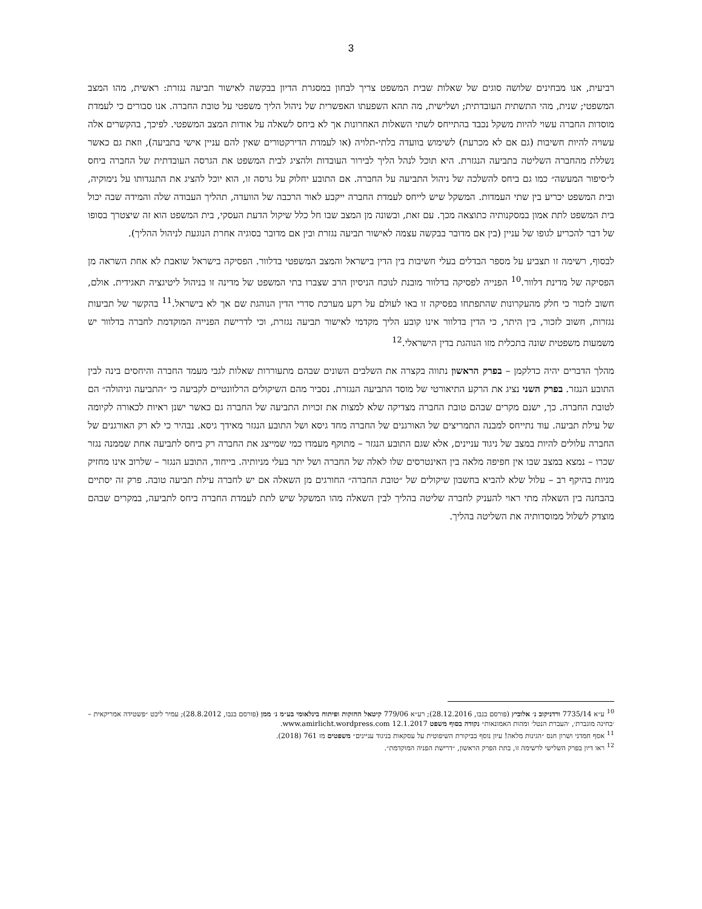3
רביעית, אנו מבחינים שלושה סוגים של שאלות שבית המשפט צריך לבחון במסגרת הדיון בבקשה לאישור תביעה נגזרת: ראשית, מהו המצב המשפטי; שנית, מהי התשתית העובדתית; ושלישית, מה תהא השפעתו האפשרית של ניהול הליך משפטי על טובת החברה. אנו סבורים כי לעמדת מוסדות החברה עשוי להיות משקל נכבד בהתייחס לשתי השאלות האחרונות אך לא ביחס לשאלה על אודות המצב המשפטי. לפיכך, בהקשרים אלה עשויה להיות חשיבות (גם אם לא מכרעת) לשימוש בוועדה בלתי-תלויה (או לעמדת הדירקטורים שאין להם עניין אישי בתביעה), וזאת גם כאשר נשללת מהחברה השליטה בתביעה הנגזרת. היא תוכל לנהל הליך לבירור העובדות ולהציג לבית המשפט את הגרסה העובדתית של החברה ביחס ל״סיפור המעשה״ כמו גם ביחס להשלכה של ניהול התביעה על החברה. אם התובע יחלוק על גרסה זו, הוא יוכל להציג את התנגדותו על נימוקיה, ובית המשפט יכריע בין שתי העמדות. המשקל שיש לייחס לעמדת החברה ייקבע לאור הרכבה של הוועדה, תהליך העבודה שלה והמידה שבה יכול בית המשפט לתת אמון במסקנותיה כתוצאה מכך. עם זאת, ובשונה מן המצב שבו חל כלל שיקול הדעת העסקי, בית המשפט הוא זה שיצטרך בסופו של דבר להכריע לגופו של עניין (בין אם מדובר בבקשה עצמה לאישור תביעה נגזרת ובין אם מדובר בסוגיה אחרת הנוגעת לניהול ההליך).
לבסוף, רשימה זו תצביע על מספר הבדלים בעלי חשיבות בין הדין בישראל והמצב המשפטי בדלוור. הפסיקה בישראל שואבת לא אחת השראה מן הפסיקה של מדינת דלוור.<sup>10</sup> הפנייה לפסיקה בדלוור מובנת לנוכח הניסיון הרב שצברו בתי המשפט של מדינה זו בניהול ליטיגציה תאגידית. אולם, חשוב לזכור כי חלק מהעקרונות שהתפתחו בפסיקה זו באו לעולם על רקע מערכת סדרי הדין הנוהגת שם אך לא בישראל.<sup>11</sup> בהקשר של תביעות נגזרות, חשוב לזכור, בין היתר, כי הדין בדלוור אינו קובע הליך מקדמי לאישור תביעה נגזרת, וכי לדרישת הפנייה המוקדמת לחברה בדלוור יש משמעות משפטית שונה בתכלית מזו הנוהגת בדין הישראלי.<sup>12</sup>
מהלך הדברים יהיה כדלקמן – בפרק הראשון נתווה בקצרה את השלבים השונים שבהם מתעוררות שאלות לגבי מעמד החברה והיחסים בינה לבין התובע הנגזר. בפרק השני נציג את הרקע התיאורטי של מוסד התביעה הנגזרת. נסביר מהם השיקולים הרלוונטיים לקביעה כי ״התביעה וניהולה״ הם לטובת החברה. כך, ישנם מקרים שבהם טובת החברה מצדיקה שלא למצות את זכויות התביעה של החברה גם כאשר ישנן ראיות לכאורה לקיומה של עילת תביעה. עוד נתייחס למבנה התמריצים של האורגנים של החברה מחד גיסא ושל התובע הנגזר מאידך גיסא. נבהיר כי לא רק האורגנים של החברה עלולים להיות במצב של ניגוד עניינים, אלא שגם התובע הנגזר – מתוקף מעמדו כמי שמייצג את החברה רק ביחס לתביעה אחת שממנה נגזר שכרו – נמצא במצב שבו אין חפיפה מלאה בין האינטרסים שלו לאלה של החברה ושל יתר בעלי מניותיה. בייחוד, התובע הנגזר – שלרוב אינו מחזיק מניות בהיקף רב – עלול שלא להביא בחשבון שיקולים של ״טובת החברה״ החורגים מן השאלה אם יש לחברה עילת תביעה טובה. פרק זה יסתיים בהבחנה בין השאלה מתי ראוי להעניק לחברה שליטה בהליך לבין השאלה מהו המשקל שיש לתת לעמדת החברה ביחס לתביעה, במקרים שבהם מוצדק לשלול ממוסדותיה את השליטה בהליך.
<sup>10</sup> ע״א 7735/14 ורדניקוב נ׳ אלוביץ (פורסם בנבו, 28.12.2016); רע״א 779/06 קיטאל החזקות ופיתוח בינלאומי בע״מ נ׳ ממן (פורסם בנבו, 28.8.2012); עמיר ליכט ״פשטידה אמריקאית – ׳בחינה מוגברת׳, ׳העברת הנטל׳ ומהות האמונאות״ נקודה בסוף משפט 12.1.2017 www.amirlicht.wordpress.com.
<sup>11</sup> אסף חמדני ושרון חנס ״הגינות מלאה! עיון נוסף בביקורת השיפוטית על עסקאות בניגוד עניינים״ משפטים מז 761 (2018).
<sup>12</sup> ראו דיון בפרק השלישי לרשימה זו, בתת הפרק הראשון, ״דרישת הפניה המוקדמת״.